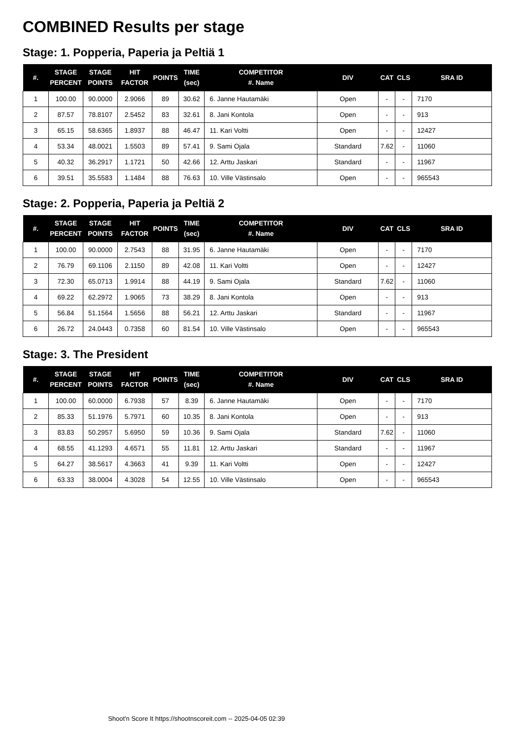COMBINED Results per stage
Stage: 1. Popperia, Paperia ja Peltiä 1
| #. | STAGE PERCENT | STAGE POINTS | HIT FACTOR | POINTS | TIME (sec) | COMPETITOR #. Name | DIV | CAT | CLS | SRA ID |
| --- | --- | --- | --- | --- | --- | --- | --- | --- | --- | --- |
| 1 | 100.00 | 90.0000 | 2.9066 | 89 | 30.62 | 6. Janne Hautamäki | Open | - | - | 7170 |
| 2 | 87.57 | 78.8107 | 2.5452 | 83 | 32.61 | 8. Jani Kontola | Open | - | - | 913 |
| 3 | 65.15 | 58.6365 | 1.8937 | 88 | 46.47 | 11. Kari Voltti | Open | - | - | 12427 |
| 4 | 53.34 | 48.0021 | 1.5503 | 89 | 57.41 | 9. Sami Ojala | Standard | 7.62 | - | 11060 |
| 5 | 40.32 | 36.2917 | 1.1721 | 50 | 42.66 | 12. Arttu Jaskari | Standard | - | - | 11967 |
| 6 | 39.51 | 35.5583 | 1.1484 | 88 | 76.63 | 10. Ville Västinsalo | Open | - | - | 965543 |
Stage: 2. Popperia, Paperia ja Peltiä 2
| #. | STAGE PERCENT | STAGE POINTS | HIT FACTOR | POINTS | TIME (sec) | COMPETITOR #. Name | DIV | CAT | CLS | SRA ID |
| --- | --- | --- | --- | --- | --- | --- | --- | --- | --- | --- |
| 1 | 100.00 | 90.0000 | 2.7543 | 88 | 31.95 | 6. Janne Hautamäki | Open | - | - | 7170 |
| 2 | 76.79 | 69.1106 | 2.1150 | 89 | 42.08 | 11. Kari Voltti | Open | - | - | 12427 |
| 3 | 72.30 | 65.0713 | 1.9914 | 88 | 44.19 | 9. Sami Ojala | Standard | 7.62 | - | 11060 |
| 4 | 69.22 | 62.2972 | 1.9065 | 73 | 38.29 | 8. Jani Kontola | Open | - | - | 913 |
| 5 | 56.84 | 51.1564 | 1.5656 | 88 | 56.21 | 12. Arttu Jaskari | Standard | - | - | 11967 |
| 6 | 26.72 | 24.0443 | 0.7358 | 60 | 81.54 | 10. Ville Västinsalo | Open | - | - | 965543 |
Stage: 3. The President
| #. | STAGE PERCENT | STAGE POINTS | HIT FACTOR | POINTS | TIME (sec) | COMPETITOR #. Name | DIV | CAT | CLS | SRA ID |
| --- | --- | --- | --- | --- | --- | --- | --- | --- | --- | --- |
| 1 | 100.00 | 60.0000 | 6.7938 | 57 | 8.39 | 6. Janne Hautamäki | Open | - | - | 7170 |
| 2 | 85.33 | 51.1976 | 5.7971 | 60 | 10.35 | 8. Jani Kontola | Open | - | - | 913 |
| 3 | 83.83 | 50.2957 | 5.6950 | 59 | 10.36 | 9. Sami Ojala | Standard | 7.62 | - | 11060 |
| 4 | 68.55 | 41.1293 | 4.6571 | 55 | 11.81 | 12. Arttu Jaskari | Standard | - | - | 11967 |
| 5 | 64.27 | 38.5617 | 4.3663 | 41 | 9.39 | 11. Kari Voltti | Open | - | - | 12427 |
| 6 | 63.33 | 38.0004 | 4.3028 | 54 | 12.55 | 10. Ville Västinsalo | Open | - | - | 965543 |
Shoot'n Score It https://shootnscoreit.com -- 2025-04-05 02:39